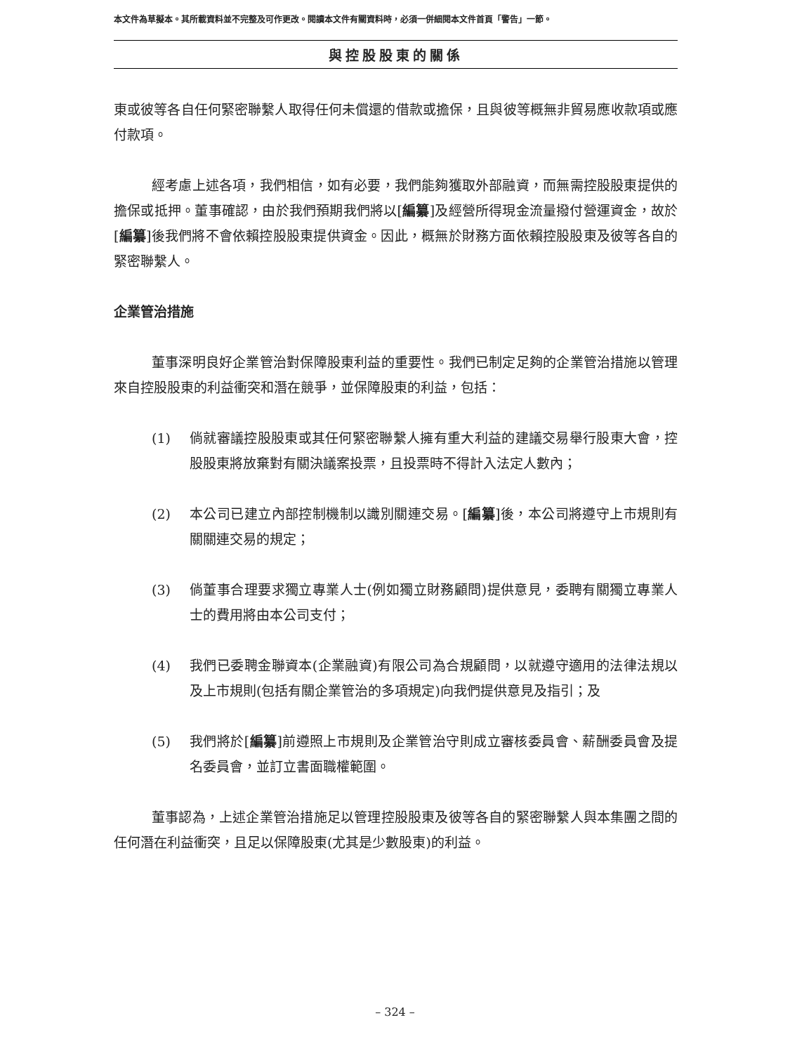本文件為草擬本。其所載資料並不完整及可作更改。閱讀本文件有關資料時，必須一併細閱本文件首頁「警告」一節。
與控股股東的關係
東或彼等各自任何緊密聯繫人取得任何未償還的借款或擔保，且與彼等概無非貿易應收款項或應付款項。
經考慮上述各項，我們相信，如有必要，我們能夠獲取外部融資，而無需控股股東提供的擔保或抵押。董事確認，由於我們預期我們將以[編纂]及經營所得現金流量撥付營運資金，故於[編纂]後我們將不會依賴控股股東提供資金。因此，概無於財務方面依賴控股股東及彼等各自的緊密聯繫人。
企業管治措施
董事深明良好企業管治對保障股東利益的重要性。我們已制定足夠的企業管治措施以管理來自控股股東的利益衝突和潛在競爭，並保障股東的利益，包括：
(1) 倘就審議控股股東或其任何緊密聯繫人擁有重大利益的建議交易舉行股東大會，控股股東將放棄對有關決議案投票，且投票時不得計入法定人數內；
(2) 本公司已建立內部控制機制以識別關連交易。[編纂]後，本公司將遵守上市規則有關關連交易的規定；
(3) 倘董事合理要求獨立專業人士(例如獨立財務顧問)提供意見，委聘有關獨立專業人士的費用將由本公司支付；
(4) 我們已委聘金聯資本(企業融資)有限公司為合規顧問，以就遵守適用的法律法規以及上市規則(包括有關企業管治的多項規定)向我們提供意見及指引；及
(5) 我們將於[編纂]前遵照上市規則及企業管治守則成立審核委員會、薪酬委員會及提名委員會，並訂立書面職權範圍。
董事認為，上述企業管治措施足以管理控股股東及彼等各自的緊密聯繫人與本集團之間的任何潛在利益衝突，且足以保障股東(尤其是少數股東)的利益。
– 324 –